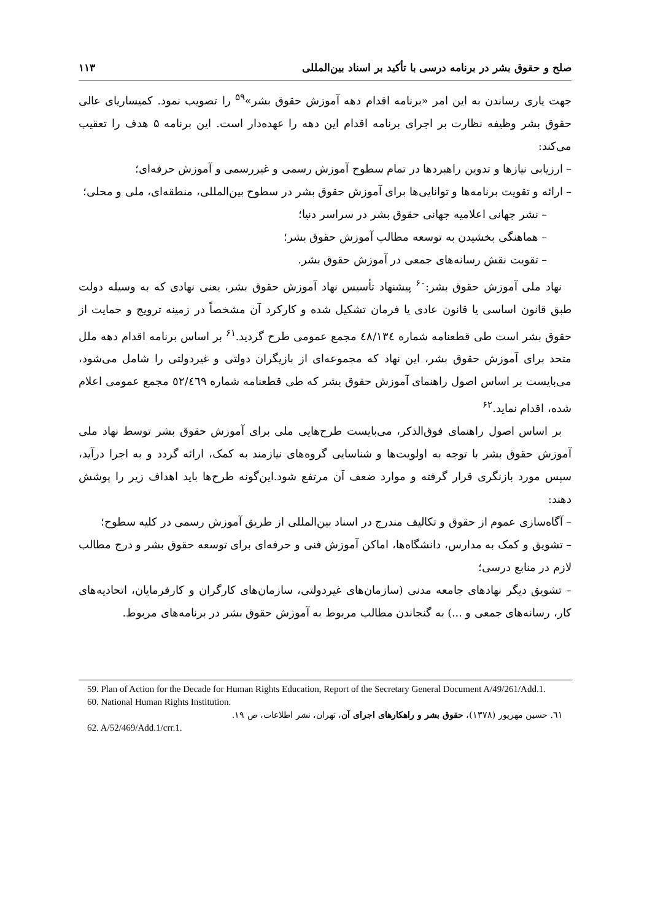صلح و حقوق بشر در برنامه درسی با تأکید بر اسناد بین‌المللی ۱۱۳
جهت یاری رساندن به این امر «برنامه اقدام دهه آموزش حقوق بشر»<sup>۵۹</sup> را تصویب نمود. کمیساریای عالی حقوق بشر وظیفه نظارت بر اجرای برنامه اقدام این دهه را عهده‌دار است. این برنامه ۵ هدف را تعقیب می‌کند:
– ارزیابی نیازها و تدوین راهبردها در تمام سطوح آموزش رسمی و غیررسمی و آموزش حرفه‌ای؛
– ارائه و تقویت برنامه‌ها و توانایی‌ها برای آموزش حقوق بشر در سطوح بین‌المللی، منطقه‌ای، ملی و محلی؛
– نشر جهانی اعلامیه جهانی حقوق بشر در سراسر دنیا؛
– هماهنگی بخشیدن به توسعه مطالب آموزش حقوق بشر؛
– تقویت نقش رسانه‌های جمعی در آموزش حقوق بشر.
نهاد ملی آموزش حقوق بشر:<sup>۶۰</sup> پیشنهاد تأسیس نهاد آموزش حقوق بشر، یعنی نهادی که به وسیله دولت طبق قانون اساسی یا قانون عادی یا فرمان تشکیل شده و کارکرد آن مشخصاً در زمینه ترویج و حمایت از حقوق بشر است طی قطعنامه شماره ٤٨/١٣٤ مجمع عمومی طرح گردید.<sup>۶۱</sup> بر اساس برنامه اقدام دهه ملل متحد برای آموزش حقوق بشر، این نهاد که مجموعه‌ای از بازیگران دولتی و غیردولتی را شامل می‌شود، می‌بایست بر اساس اصول راهنمای آموزش حقوق بشر که طی قطعنامه شماره ٥٢/٤٦٩ مجمع عمومی اعلام شده، اقدام نماید.<sup>۶۲</sup>
بر اساس اصول راهنمای فوق‌الذکر، می‌بایست طرح‌هایی ملی برای آموزش حقوق بشر توسط نهاد ملی آموزش حقوق بشر با توجه به اولویت‌ها و شناسایی گروه‌های نیازمند به کمک، ارائه گردد و به اجرا درآید، سپس مورد بازنگری قرار گرفته و موارد ضعف آن مرتفع شود.این‌گونه طرح‌ها باید اهداف زیر را پوشش دهند:
– آگاه‌سازی عموم از حقوق و تکالیف مندرج در اسناد بین‌المللی از طریق آموزش رسمی در کلیه سطوح؛
– تشویق و کمک به مدارس، دانشگاه‌ها، اماکن آموزش فنی و حرفه‌ای برای توسعه حقوق بشر و درج مطالب لازم در منابع درسی؛
– تشویق دیگر نهادهای جامعه مدنی (سازمان‌های غیردولتی، سازمان‌های کارگران و کارفرمایان، اتحادیه‌های کار، رسانه‌های جمعی و ...) به گنجاندن مطالب مربوط به آموزش حقوق بشر در برنامه‌های مربوط.
59. Plan of Action for the Decade for Human Rights Education, Report of the Secretary General Document A/49/261/Add.1.
60. National Human Rights Institution.
٦١. حسین مهرپور (۱۳۷۸)، حقوق بشر و راهکارهای اجرای آن، تهران، نشر اطلاعات، ص ۱۹.
62. A/52/469/Add.1/crr.1.